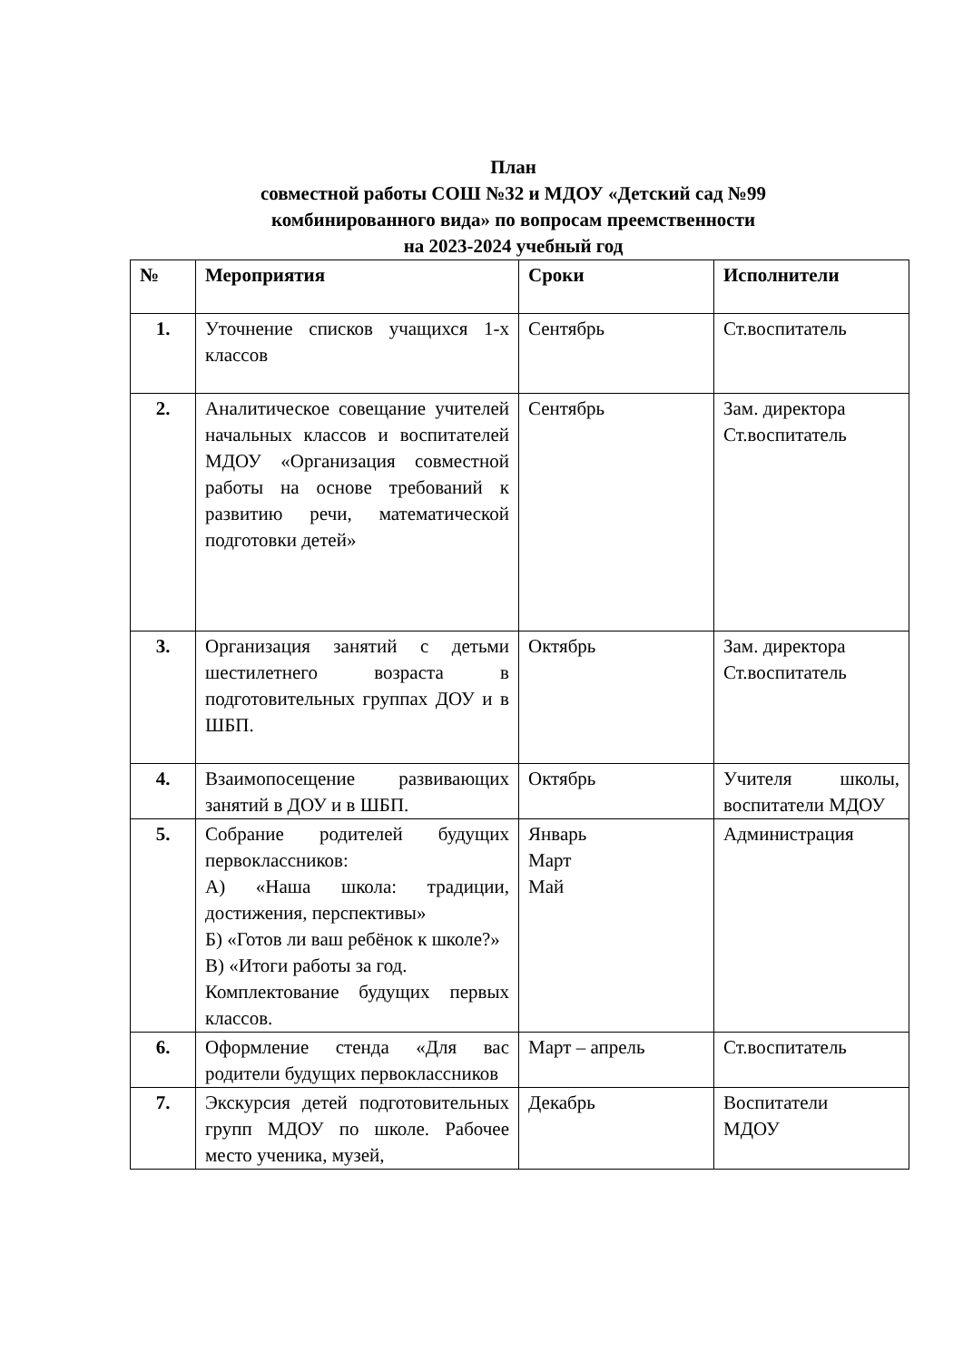План
совместной работы СОШ №32 и МДОУ «Детский сад №99
комбинированного вида» по вопросам преемственности
на 2023-2024 учебный год
| № | Мероприятия | Сроки | Исполнители |
| --- | --- | --- | --- |
| 1. | Уточнение списков учащихся 1-х классов | Сентябрь | Ст.воспитатель |
| 2. | Аналитическое совещание учителей начальных классов и воспитателей МДОУ «Организация совместной работы на основе требований к развитию речи, математической подготовки детей» | Сентябрь | Зам. директора Ст.воспитатель |
| 3. | Организация занятий с детьми шестилетнего возраста в подготовительных группах ДОУ и в ШБП. | Октябрь | Зам. директора Ст.воспитатель |
| 4. | Взаимопосещение развивающих занятий в ДОУ и в ШБП. | Октябрь | Учителя школы, воспитатели МДОУ |
| 5. | Собрание родителей будущих первоклассников: А) «Наша школа: традиции, достижения, перспективы» Б) «Готов ли ваш ребёнок к школе?» В) «Итоги работы за год. Комплектование будущих первых классов. | Январь Март Май | Администрация |
| 6. | Оформление стенда «Для вас родители будущих первоклассников | Март – апрель | Ст.воспитатель |
| 7. | Экскурсия детей подготовительных групп МДОУ по школе. Рабочее место ученика, музей, | Декабрь | Воспитатели МДОУ |